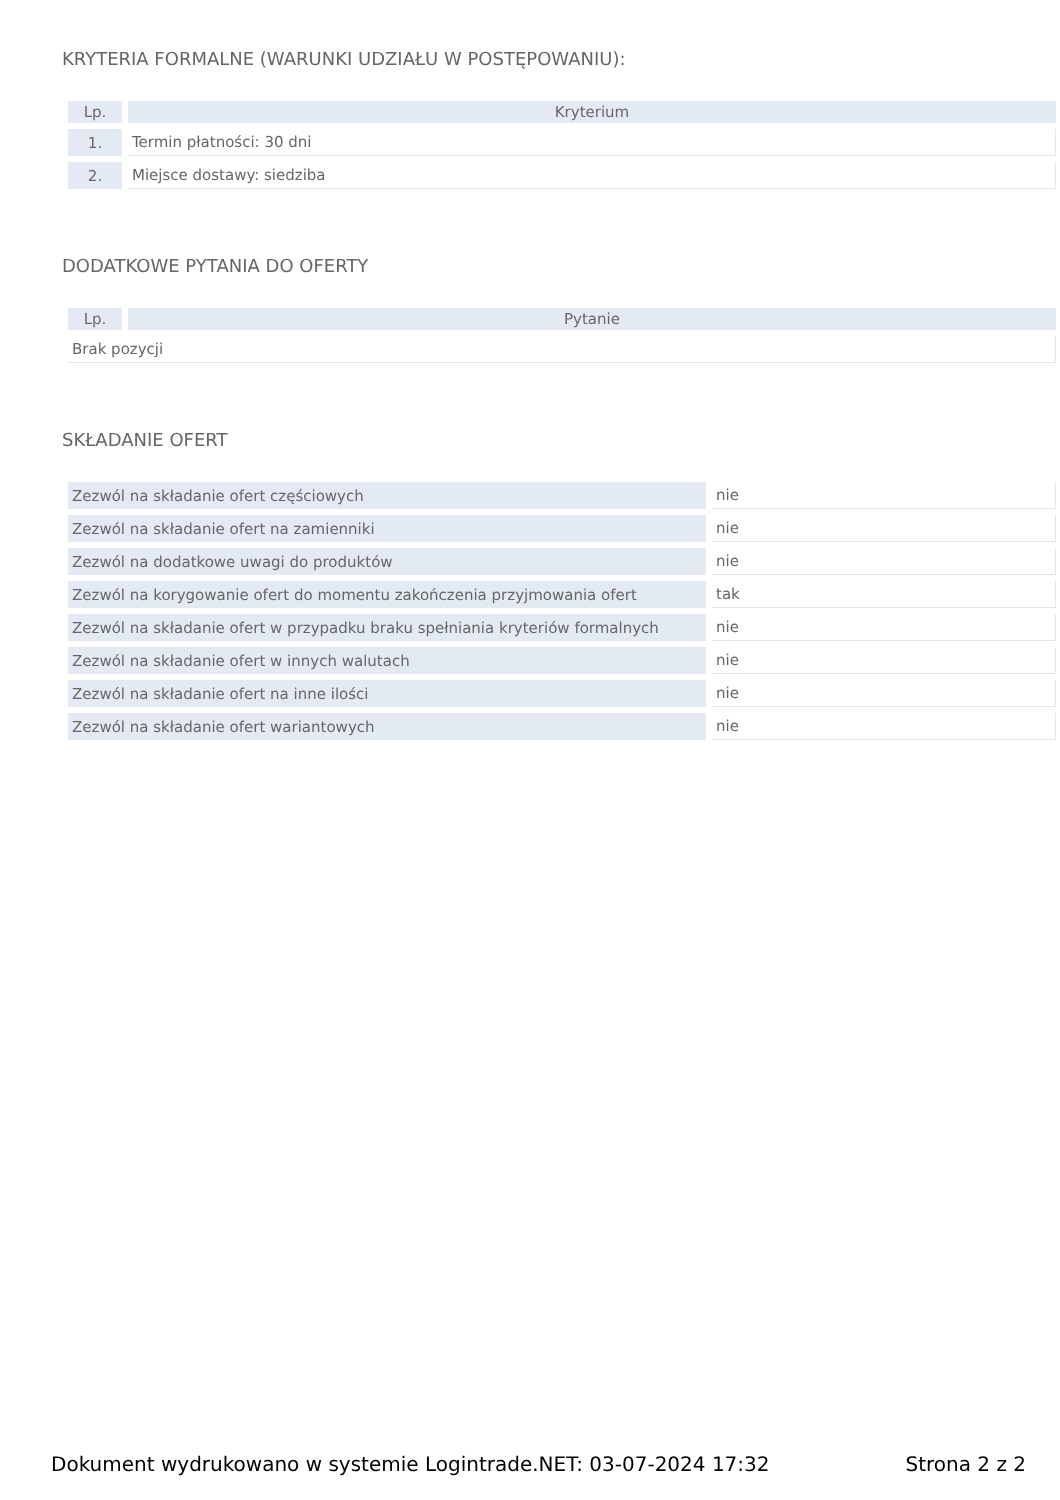KRYTERIA FORMALNE (WARUNKI UDZIAŁU W POSTĘPOWANIU):
| Lp. | Kryterium |
| --- | --- |
| 1. | Termin płatności: 30 dni |
| 2. | Miejsce dostawy: siedziba |
DODATKOWE PYTANIA DO OFERTY
| Lp. | Pytanie |
| --- | --- |
| Brak pozycji | |
SKŁADANIE OFERT
| Zezwól na składanie ofert częściowych | nie |
| Zezwól na składanie ofert na zamienniki | nie |
| Zezwól na dodatkowe uwagi do produktów | nie |
| Zezwól na korygowanie ofert do momentu zakończenia przyjmowania ofert | tak |
| Zezwól na składanie ofert w przypadku braku spełniania kryteriów formalnych | nie |
| Zezwól na składanie ofert w innych walutach | nie |
| Zezwól na składanie ofert na inne ilości | nie |
| Zezwól na składanie ofert wariantowych | nie |
Dokument wydrukowano w systemie Logintrade.NET: 03-07-2024 17:32 Strona 2 z 2